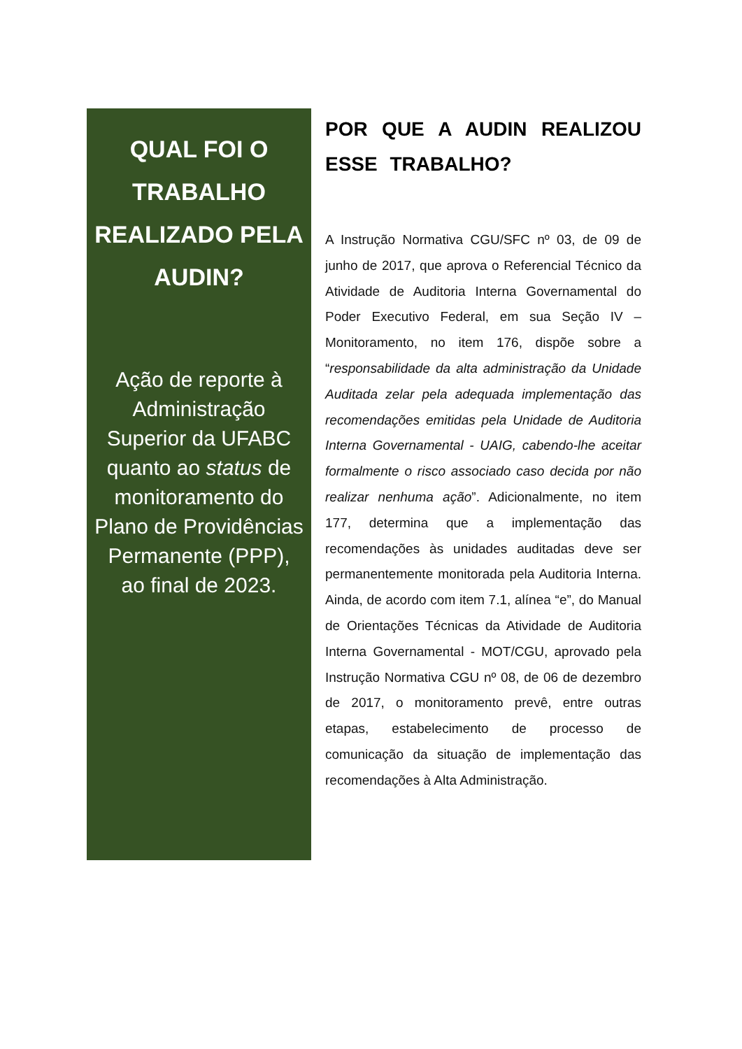QUAL FOI O TRABALHO REALIZADO PELA AUDIN?
Ação de reporte à Administração Superior da UFABC quanto ao status de monitoramento do Plano de Providências Permanente (PPP), ao final de 2023.
POR QUE A AUDIN REALIZOU ESSE TRABALHO?
A Instrução Normativa CGU/SFC nº 03, de 09 de junho de 2017, que aprova o Referencial Técnico da Atividade de Auditoria Interna Governamental do Poder Executivo Federal, em sua Seção IV – Monitoramento, no item 176, dispõe sobre a “responsabilidade da alta administração da Unidade Auditada zelar pela adequada implementação das recomendações emitidas pela Unidade de Auditoria Interna Governamental - UAIG, cabendo-lhe aceitar formalmente o risco associado caso decida por não realizar nenhuma ação”. Adicionalmente, no item 177, determina que a implementação das recomendações às unidades auditadas deve ser permanentemente monitorada pela Auditoria Interna. Ainda, de acordo com item 7.1, alínea “e”, do Manual de Orientações Técnicas da Atividade de Auditoria Interna Governamental - MOT/CGU, aprovado pela Instrução Normativa CGU nº 08, de 06 de dezembro de 2017, o monitoramento prevê, entre outras etapas, estabelecimento de processo de comunicação da situação de implementação das recomendações à Alta Administração.